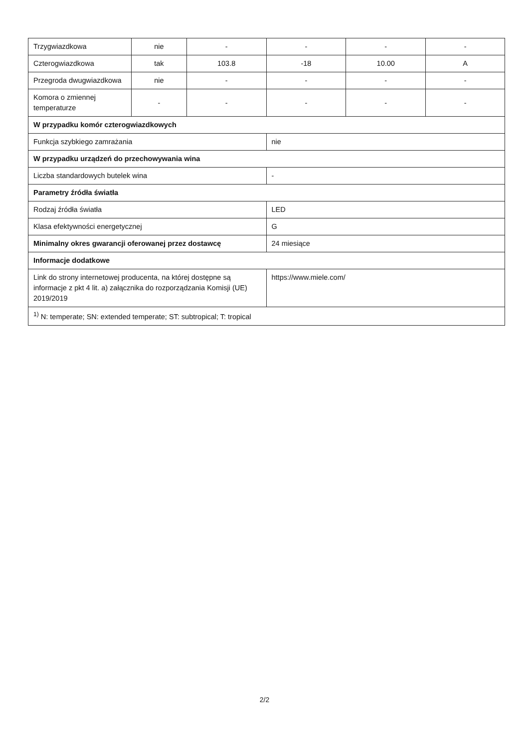| Trzygwiazdkowa | nie | - | - | - | - |
| Czterogwiazdkowa | tak | 103.8 | -18 | 10.00 | A |
| Przegroda dwugwiazdkowa | nie | - | - | - | - |
| Komora o zmiennej temperaturze | - | - | - | - | - |
| W przypadku komór czterogwiazdkowych | | | | | |
| Funkcja szybkiego zamrażania | | | nie | | |
| W przypadku urządzeń do przechowywania wina | | | | | |
| Liczba standardowych butelek wina | | | - | | |
| Parametry źródła światła | | | | | |
| Rodzaj źródła światła | | | LED | | |
| Klasa efektywności energetycznej | | | G | | |
| Minimalny okres gwarancji oferowanej przez dostawcę | | | 24 miesiące | | |
| Informacje dodatkowe | | | | | |
| Link do strony internetowej producenta, na której dostępne są informacje z pkt 4 lit. a) załącznika do rozporządzania Komisji (UE) 2019/2019 | | | https://www.miele.com/ | | |
| <sup>1)</sup> N: temperate; SN: extended temperate; ST: subtropical; T: tropical | | | | | |
2/2